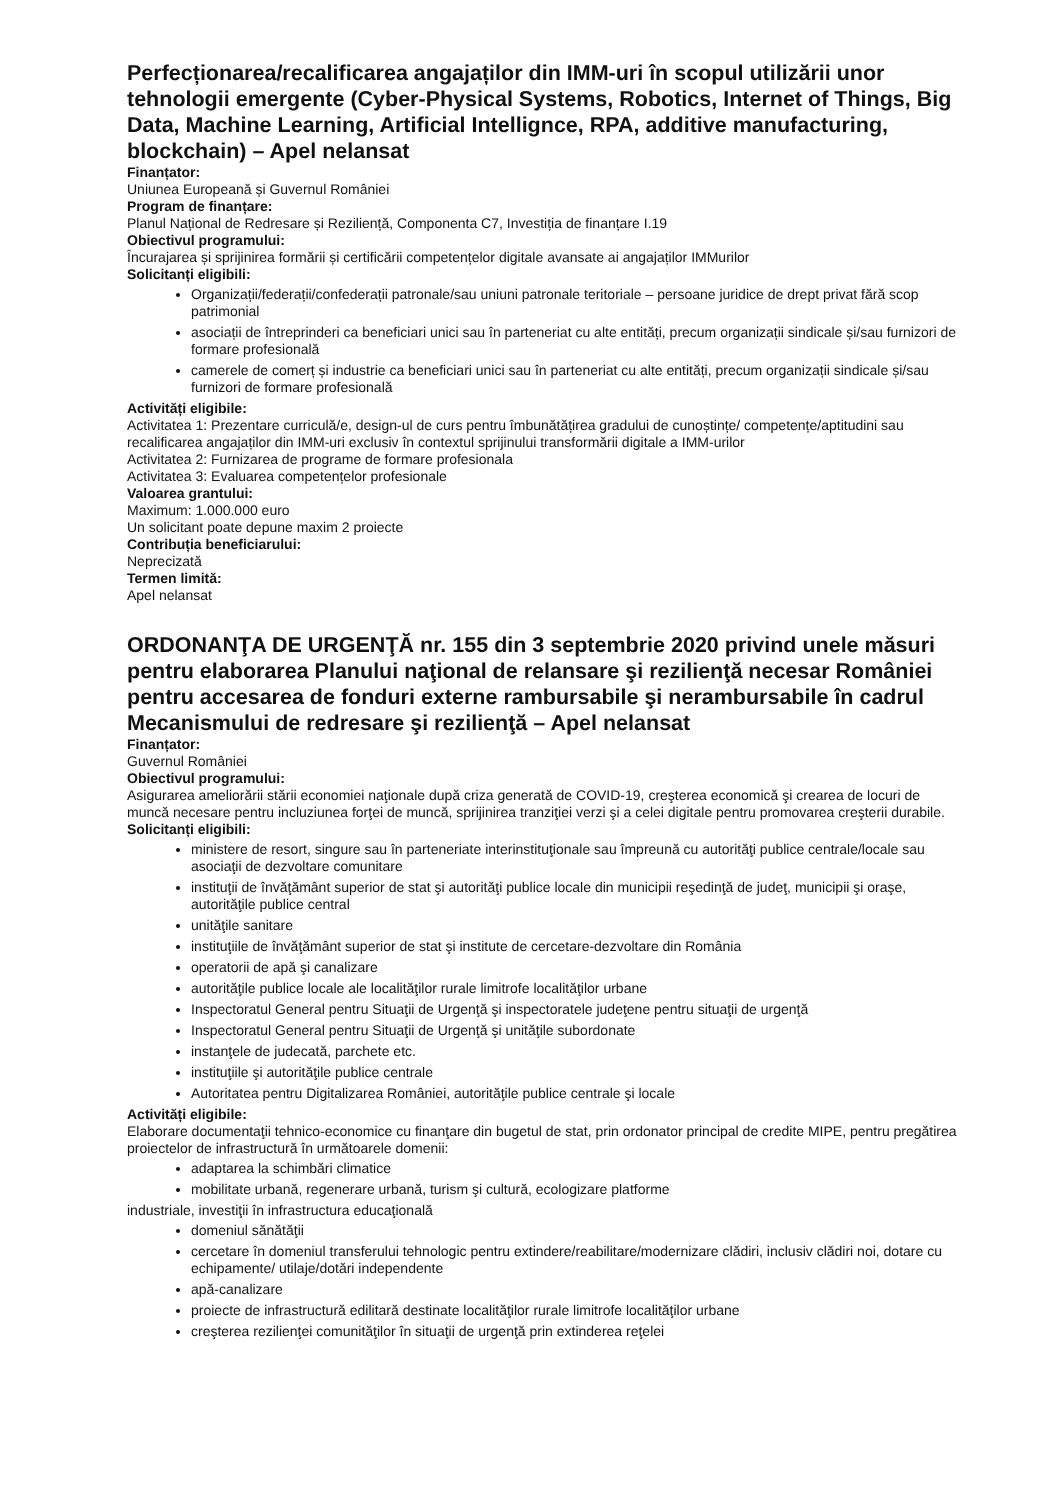Perfecționarea/recalificarea angajaților din IMM-uri în scopul utilizării unor tehnologii emergente (Cyber-Physical Systems, Robotics, Internet of Things, Big Data, Machine Learning, Artificial Intellignce, RPA, additive manufacturing, blockchain) – Apel nelansat
Finanțator:
Uniunea Europeană și Guvernul României
Program de finanțare:
Planul Național de Redresare și Reziliență, Componenta C7, Investiția de finanțare I.19
Obiectivul programului:
Încurajarea și sprijinirea formării și certificării competențelor digitale avansate ai angajaților IMMurilor
Solicitanți eligibili:
Organizații/federații/confederații patronale/sau uniuni patronale teritoriale – persoane juridice de drept privat fără scop patrimonial
asociații de întreprinderi ca beneficiari unici sau în parteneriat cu alte entități, precum organizații sindicale și/sau furnizori de formare profesională
camerele de comerț și industrie ca beneficiari unici sau în parteneriat cu alte entități, precum organizații sindicale și/sau furnizori de formare profesională
Activități eligibile:
Activitatea 1: Prezentare curriculă/e, design-ul de curs pentru îmbunătățirea gradului de cunoștințe/ competențe/aptitudini sau recalificarea angajaților din IMM-uri exclusiv în contextul sprijinului transformării digitale a IMM-urilor
Activitatea 2: Furnizarea de programe de formare profesionala
Activitatea 3: Evaluarea competențelor profesionale
Valoarea grantului:
Maximum: 1.000.000 euro
Un solicitant poate depune maxim 2 proiecte
Contribuția beneficiarului:
Neprecizată
Termen limită:
Apel nelansat
ORDONANŢA DE URGENŢĂ nr. 155 din 3 septembrie 2020 privind unele măsuri pentru elaborarea Planului naţional de relansare şi rezilienţă necesar României pentru accesarea de fonduri externe rambursabile şi nerambursabile în cadrul Mecanismului de redresare şi rezilienţă – Apel nelansat
Finanțator:
Guvernul României
Obiectivul programului:
Asigurarea ameliorării stării economiei naţionale după criza generată de COVID-19, creşterea economică şi crearea de locuri de muncă necesare pentru incluziunea forţei de muncă, sprijinirea tranziţiei verzi şi a celei digitale pentru promovarea creşterii durabile.
Solicitanți eligibili:
ministere de resort, singure sau în parteneriate interinstituţionale sau împreună cu autorităţi publice centrale/locale sau asociaţii de dezvoltare comunitare
instituţii de învăţământ superior de stat şi autorităţi publice locale din municipii reşedinţă de judeţ, municipii şi oraşe, autorităţile publice central
unităţile sanitare
instituţiile de învăţământ superior de stat şi institute de cercetare-dezvoltare din România
operatorii de apă şi canalizare
autorităţile publice locale ale localităţilor rurale limitrofe localităţilor urbane
Inspectoratul General pentru Situaţii de Urgenţă şi inspectoratele judeţene pentru situaţii de urgenţă
Inspectoratul General pentru Situaţii de Urgenţă şi unităţile subordonate
instanţele de judecată, parchete etc.
instituţiile şi autorităţile publice centrale
Autoritatea pentru Digitalizarea României, autorităţile publice centrale şi locale
Activități eligibile:
Elaborare documentaţii tehnico-economice cu finanţare din bugetul de stat, prin ordonator principal de credite MIPE, pentru pregătirea proiectelor de infrastructură în următoarele domenii:
adaptarea la schimbări climatice
mobilitate urbană, regenerare urbană, turism şi cultură, ecologizare platforme
industriale, investiţii în infrastructura educaţională
domeniul sănătăţii
cercetare în domeniul transferului tehnologic pentru extindere/reabilitare/modernizare clădiri, inclusiv clădiri noi, dotare cu echipamente/ utilaje/dotări independente
apă-canalizare
proiecte de infrastructură edilitară destinate localităţilor rurale limitrofe localităţilor urbane
creşterea rezilienţei comunităţilor în situaţii de urgenţă prin extinderea reţelei